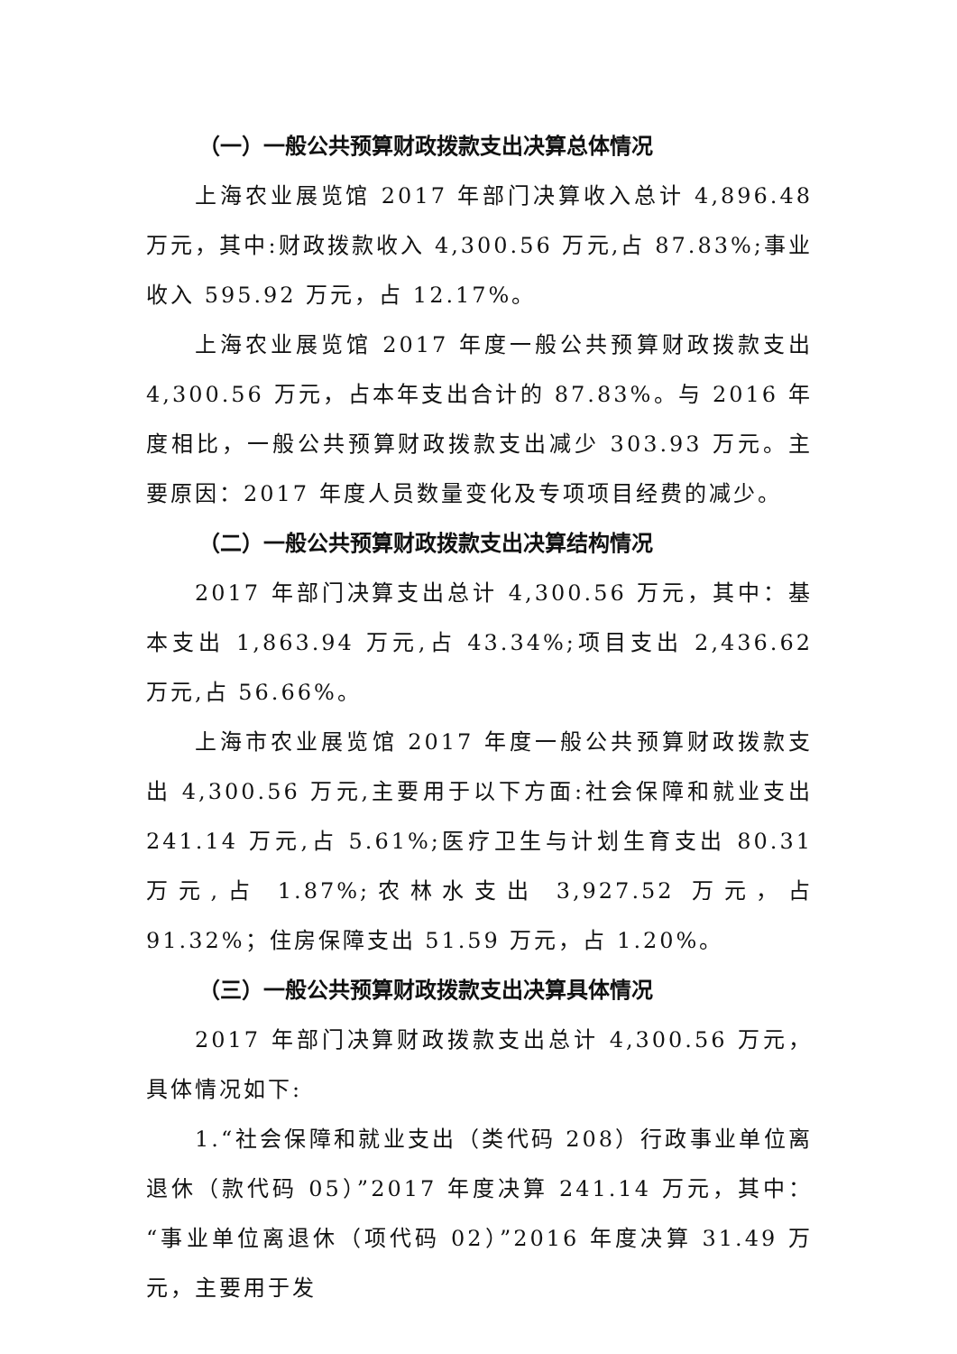（一）一般公共预算财政拨款支出决算总体情况
上海农业展览馆 2017 年部门决算收入总计 4,896.48 万元，其中:财政拨款收入 4,300.56 万元,占 87.83%;事业收入 595.92 万元，占 12.17%。
上海农业展览馆 2017 年度一般公共预算财政拨款支出 4,300.56 万元，占本年支出合计的 87.83%。与 2016 年度相比，一般公共预算财政拨款支出减少 303.93 万元。主要原因：2017 年度人员数量变化及专项项目经费的减少。
（二）一般公共预算财政拨款支出决算结构情况
2017 年部门决算支出总计 4,300.56 万元，其中：基本支出 1,863.94 万元,占 43.34%;项目支出 2,436.62 万元,占 56.66%。
上海市农业展览馆 2017 年度一般公共预算财政拨款支出 4,300.56 万元,主要用于以下方面:社会保障和就业支出 241.14 万元,占 5.61%;医疗卫生与计划生育支出 80.31 万元,占 1.87%;农林水支出 3,927.52 万元，占 91.32%；住房保障支出 51.59 万元，占 1.20%。
（三）一般公共预算财政拨款支出决算具体情况
2017 年部门决算财政拨款支出总计 4,300.56 万元，具体情况如下:
1.“社会保障和就业支出（类代码 208）行政事业单位离退休（款代码 05）”2017 年度决算 241.14 万元，其中：“事业单位离退休（项代码 02）”2016 年度决算 31.49 万元，主要用于发